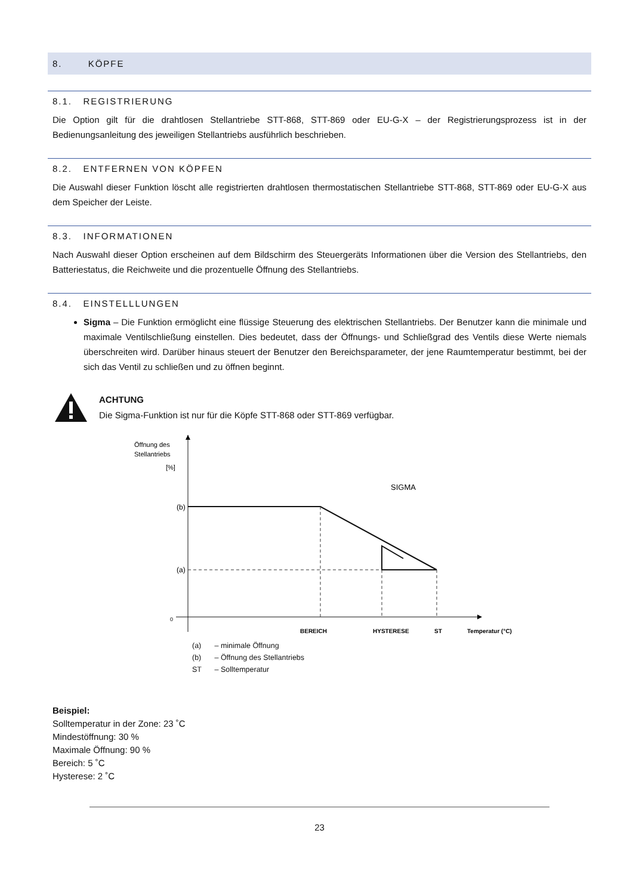8. KÖPFE
8.1. REGISTRIERUNG
Die Option gilt für die drahtlosen Stellantriebe STT-868, STT-869 oder EU-G-X – der Registrierungsprozess ist in der Bedienungsanleitung des jeweiligen Stellantriebs ausführlich beschrieben.
8.2. ENTFERNEN VON KÖPFEN
Die Auswahl dieser Funktion löscht alle registrierten drahtlosen thermostatischen Stellantriebe STT-868, STT-869 oder EU-G-X aus dem Speicher der Leiste.
8.3. INFORMATIONEN
Nach Auswahl dieser Option erscheinen auf dem Bildschirm des Steuergeräts Informationen über die Version des Stellantriebs, den Batteriestatus, die Reichweite und die prozentuelle Öffnung des Stellantriebs.
8.4. EINSTELLLUNGEN
Sigma – Die Funktion ermöglicht eine flüssige Steuerung des elektrischen Stellantriebs. Der Benutzer kann die minimale und maximale Ventilschließung einstellen. Dies bedeutet, dass der Öffnungs- und Schließgrad des Ventils diese Werte niemals überschreiten wird. Darüber hinaus steuert der Benutzer den Bereichsparameter, der jene Raumtemperatur bestimmt, bei der sich das Ventil zu schließen und zu öffnen beginnt.
ACHTUNG
Die Sigma-Funktion ist nur für die Köpfe STT-868 oder STT-869 verfügbar.
Öffnung des
Stellantriebs
[%]
0
SIGMA
(b)
(a)
BEREICH
HYSTERESE
ST
Temperatur (°C)
(a) – minimale Öffnung
(b) – Öffnung des Stellantriebs
ST – Solltemperatur
Beispiel:
Solltemperatur in der Zone: 23 ˚C
Mindestöffnung: 30 %
Maximale Öffnung: 90 %
Bereich: 5 ˚C
Hysterese: 2 ˚C
23